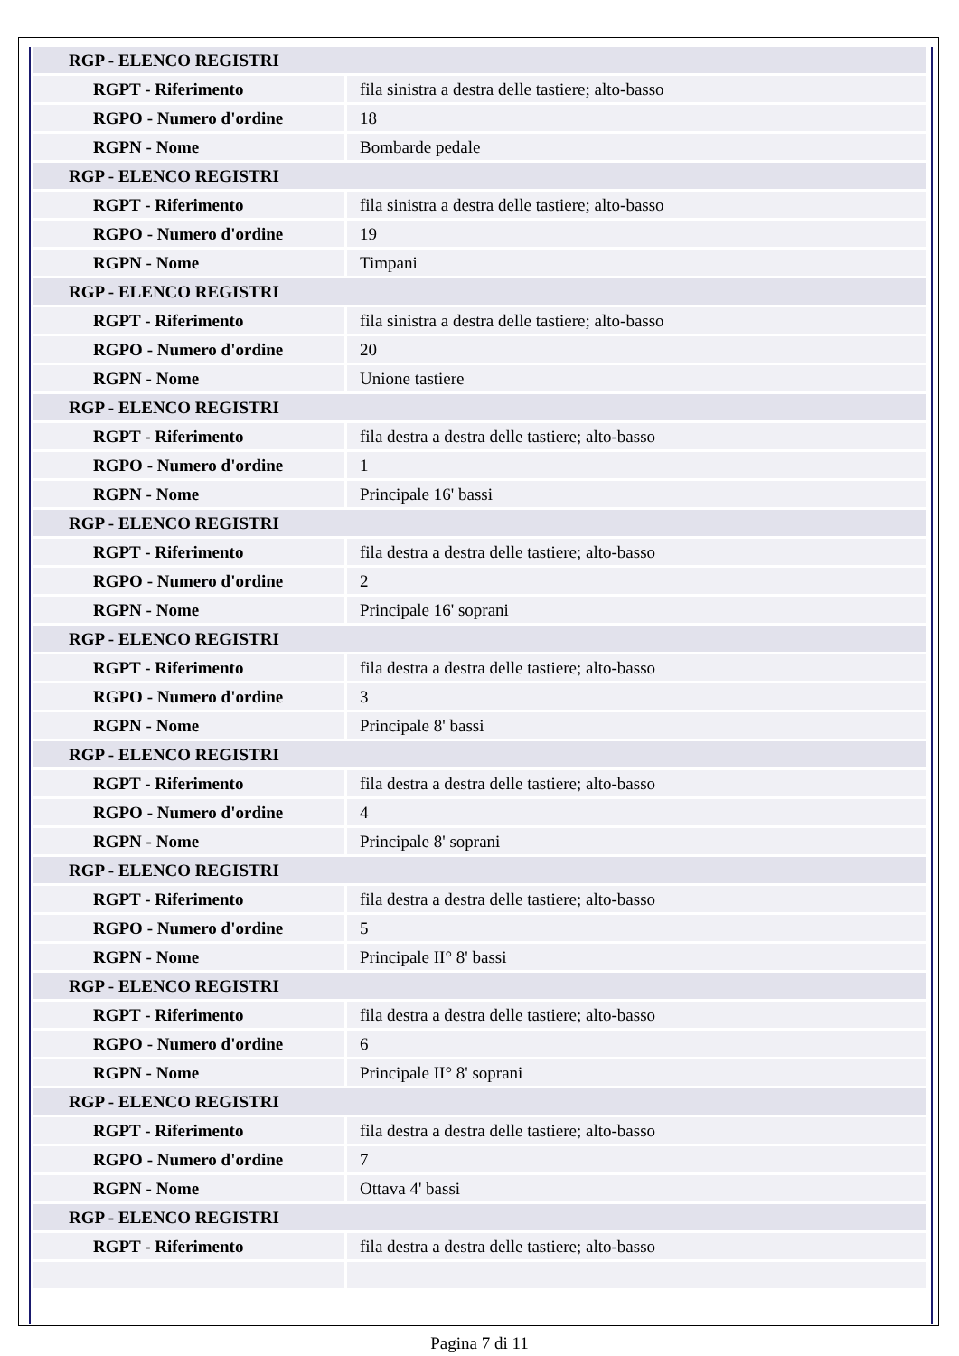| RGP - ELENCO REGISTRI | |
| RGPT - Riferimento | fila sinistra a destra delle tastiere; alto-basso |
| RGPO - Numero d'ordine | 18 |
| RGPN - Nome | Bombarde pedale |
| RGP - ELENCO REGISTRI | |
| RGPT - Riferimento | fila sinistra a destra delle tastiere; alto-basso |
| RGPO - Numero d'ordine | 19 |
| RGPN - Nome | Timpani |
| RGP - ELENCO REGISTRI | |
| RGPT - Riferimento | fila sinistra a destra delle tastiere; alto-basso |
| RGPO - Numero d'ordine | 20 |
| RGPN - Nome | Unione tastiere |
| RGP - ELENCO REGISTRI | |
| RGPT - Riferimento | fila destra a destra delle tastiere; alto-basso |
| RGPO - Numero d'ordine | 1 |
| RGPN - Nome | Principale 16' bassi |
| RGP - ELENCO REGISTRI | |
| RGPT - Riferimento | fila destra a destra delle tastiere; alto-basso |
| RGPO - Numero d'ordine | 2 |
| RGPN - Nome | Principale 16' soprani |
| RGP - ELENCO REGISTRI | |
| RGPT - Riferimento | fila destra a destra delle tastiere; alto-basso |
| RGPO - Numero d'ordine | 3 |
| RGPN - Nome | Principale 8' bassi |
| RGP - ELENCO REGISTRI | |
| RGPT - Riferimento | fila destra a destra delle tastiere; alto-basso |
| RGPO - Numero d'ordine | 4 |
| RGPN - Nome | Principale 8' soprani |
| RGP - ELENCO REGISTRI | |
| RGPT - Riferimento | fila destra a destra delle tastiere; alto-basso |
| RGPO - Numero d'ordine | 5 |
| RGPN - Nome | Principale II° 8' bassi |
| RGP - ELENCO REGISTRI | |
| RGPT - Riferimento | fila destra a destra delle tastiere; alto-basso |
| RGPO - Numero d'ordine | 6 |
| RGPN - Nome | Principale II° 8' soprani |
| RGP - ELENCO REGISTRI | |
| RGPT - Riferimento | fila destra a destra delle tastiere; alto-basso |
| RGPO - Numero d'ordine | 7 |
| RGPN - Nome | Ottava 4' bassi |
| RGP - ELENCO REGISTRI | |
| RGPT - Riferimento | fila destra a destra delle tastiere; alto-basso |
Pagina 7 di 11